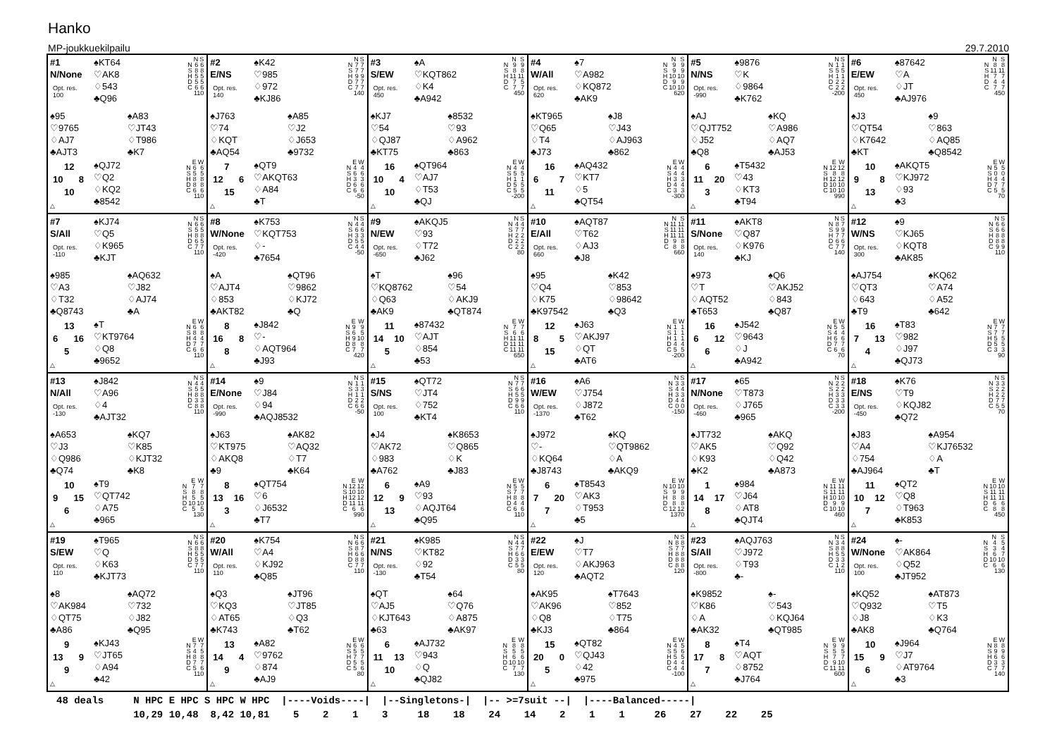Hanko
MP-joukkuekilpailu 29.7.2010
#1
N/None
Opt. res.
100
♠KT64
♡AK8
♢543
♣Q96
| | N | S |
| --- | --- | --- |
| N | 6 | 6 |
| S | 8 | 8 |
| H | 5 | 5 |
| D | 5 | 5 |
| C | 6 | 6 |
| 110 | | |
♠95
♡9765
♢AJ7
♣AJT3
♠A83
♡JT43
♢T986
♣K7
12
10 8
10
△
♠QJ72
♡Q2
♢KQ2
♣8542
| | E | W |
| --- | --- | --- |
| N | 6 | 6 |
| S | 5 | 5 |
| H | 8 | 8 |
| D | 8 | 8 |
| C | 6 | 6 |
| 110 | | |
#2
E/NS
Opt. res.
140
♠K42
♡985
♢972
♣KJ86
| | N | S |
| --- | --- | --- |
| N | 7 | 7 |
| S | 7 | 7 |
| H | 9 | 9 |
| D | 7 | 7 |
| C | 7 | 7 |
| 140 | | |
♠J763
♡74
♢KQT
♣AQ54
♠A85
♡J2
♢J653
♣9732
7
12 6
15
△
♠QT9
♡AKQT63
♢A84
♣T
| | E | W |
| --- | --- | --- |
| N | 4 | 4 |
| S | 6 | 6 |
| H | 3 | 3 |
| D | 6 | 6 |
| C | 6 | 6 |
| -50 | | |
#3
S/EW
Opt. res.
450
♠A
♡KQT862
♢K4
♣A942
| | N | S |
| --- | --- | --- |
| N | 9 | 9 |
| S | 8 | 8 |
| H | 11 | 11 |
| D | 7 | 5 |
| C | 7 | 7 |
| 450 | | |
♠KJ7
♡54
♢QJ87
♣KT75
♠8532
♡93
♢A962
♣863
16
10 4
10
△
♠QT964
♡AJ7
♢T53
♣QJ
| | E | W |
| --- | --- | --- |
| N | 4 | 4 |
| S | 5 | 5 |
| H | 1 | 1 |
| D | 5 | 5 |
| C | 5 | 5 |
| -200 | | |
#4
W/All
Opt. res.
620
♠7
♡A982
♢KQ872
♣AK9
| | N | S |
| --- | --- | --- |
| N | 9 | 9 |
| S | 9 | 9 |
| H | 10 | 10 |
| D | 9 | 9 |
| C | 10 | 10 |
| 620 | | |
♠KT965
♡Q65
♢T4
♣J73
♠J8
♡J43
♢AJ963
♣862
16
6 7
11
△
♠AQ432
♡KT7
♢5
♣QT54
| | E | W |
| --- | --- | --- |
| N | 4 | 4 |
| S | 4 | 4 |
| H | 3 | 3 |
| D | 4 | 4 |
| C | 3 | 3 |
| -300 | | |
#5
N/NS
Opt. res.
-990
♠9876
♡K
♢9864
♣K762
| | N | S |
| --- | --- | --- |
| N | 1 | 1 |
| S | 5 | 5 |
| H | 1 | 1 |
| D | 2 | 2 |
| C | 2 | 2 |
| -200 | | |
♠AJ
♡QJT752
♢J52
♣Q8
♠KQ
♡A986
♢AQ7
♣AJ53
6
11 20
3
△
♠T5432
♡43
♢KT3
♣T94
| | E | W |
| --- | --- | --- |
| N | 12 | 12 |
| S | 8 | 8 |
| H | 12 | 12 |
| D | 10 | 10 |
| C | 10 | 10 |
| 990 | | |
#6
E/EW
Opt. res.
450
♠87642
♡A
♢JT
♣AJ976
| | N | S |
| --- | --- | --- |
| N | 8 | 8 |
| S | 11 | 11 |
| H | 7 | 7 |
| D | 4 | 4 |
| C | 7 | 7 |
| 450 | | |
♠J3
♡QT54
♢K7642
♣KT
♠9
♡863
♢AQ85
♣Q8542
10
9 8
13
△
♠AKQT5
♡KJ972
♢93
♣3
| | E | W |
| --- | --- | --- |
| N | 5 | 5 |
| S | 0 | 0 |
| H | 4 | 4 |
| D | 7 | 7 |
| C | 5 | 5 |
| 70 | | |
#7
S/All
Opt. res.
-110
♠KJ74
♡Q5
♢K965
♣KJT
| | N | S |
| --- | --- | --- |
| N | 6 | 6 |
| S | 5 | 5 |
| H | 8 | 8 |
| D | 6 | 5 |
| C | 7 | 7 |
| 110 | | |
♠985
♡A3
♢T32
♣Q8743
♠AQ632
♡J82
♢AJ74
♣A
13
6 16
5
△
♠T
♡KT9764
♢Q8
♣9652
| | E | W |
| --- | --- | --- |
| N | 6 | 6 |
| S | 8 | 8 |
| H | 4 | 4 |
| D | 7 | 7 |
| C | 6 | 6 |
| 110 | | |
#8
W/None
Opt. res.
-420
♠K753
♡KQT753
♢-
♣7654
| | N | S |
| --- | --- | --- |
| N | 4 | 4 |
| S | 6 | 6 |
| H | 3 | 3 |
| D | 5 | 5 |
| C | 4 | 4 |
| -50 | | |
♠A
♡AJT4
♢853
♣AKT82
♠QT96
♡9862
♢KJ72
♣Q
8
16 8
8
△
♠J842
♡-
♢AQT964
♣J93
| | E | W |
| --- | --- | --- |
| N | 9 | 9 |
| S | 6 | 5 |
| H | 9 | 10 |
| D | 8 | 8 |
| C | 7 | 7 |
| 420 | | |
#9
N/EW
Opt. res.
-650
♠AKQJ5
♡93
♢T72
♣J62
| | N | S |
| --- | --- | --- |
| N | 4 | 4 |
| S | 7 | 7 |
| H | 2 | 2 |
| D | 2 | 2 |
| C | 2 | 2 |
| 80 | | |
♠T
♡KQ8762
♢Q63
♣AK9
♠96
♡54
♢AKJ9
♣QT874
11
14 10
5
△
♠87432
♡AJT
♢854
♣53
| | E | W |
| --- | --- | --- |
| N | 7 | 7 |
| S | 6 | 6 |
| H | 11 | 11 |
| D | 11 | 11 |
| C | 11 | 11 |
| 650 | | |
#10
E/All
Opt. res.
660
♠AQT87
♡T62
♢AJ3
♣J8
| | N | S |
| --- | --- | --- |
| N | 11 | 11 |
| S | 11 | 11 |
| H | 11 | 11 |
| D | 9 | 8 |
| C | 8 | 8 |
| 660 | | |
♠95
♡Q4
♢K75
♣K97542
♠K42
♡853
♢98642
♣Q3
12
8 5
15
△
♠J63
♡AKJ97
♢QT
♣AT6
| | E | W |
| --- | --- | --- |
| N | 1 | 1 |
| S | 1 | 1 |
| H | 1 | 1 |
| D | 4 | 4 |
| C | 5 | 5 |
| -200 | | |
#11
S/None
Opt. res.
140
♠AKT8
♡Q87
♢K976
♣KJ
| | N | S |
| --- | --- | --- |
| N | 8 | 7 |
| S | 9 | 9 |
| H | 7 | 7 |
| D | 6 | 6 |
| C | 7 | 7 |
| 140 | | |
♠973
♡T
♢AQT52
♣T653
♠Q6
♡AKJ52
♢843
♣Q87
16
6 12
6
△
♠J542
♡9643
♢J
♣A942
| | E | W |
| --- | --- | --- |
| N | 5 | 5 |
| S | 4 | 4 |
| H | 6 | 6 |
| D | 7 | 7 |
| C | 6 | 6 |
| 70 | | |
#12
W/NS
Opt. res.
300
♠9
♡KJ65
♢KQT8
♣AK85
| | N | S |
| --- | --- | --- |
| N | 6 | 6 |
| S | 6 | 6 |
| H | 8 | 8 |
| D | 8 | 8 |
| C | 9 | 9 |
| 110 | | |
♠AJ754
♡QT3
♢643
♣T9
♠KQ62
♡A74
♢A52
♣642
16
7 13
4
△
♠T83
♡982
♢J97
♣QJ73
| | E | W |
| --- | --- | --- |
| N | 7 | 7 |
| S | 7 | 7 |
| H | 5 | 5 |
| D | 5 | 5 |
| C | 3 | 3 |
| 90 | | |
#13
N/All
Opt. res.
-130
♠J842
♡A96
♢4
♣AJT32
| | N | S |
| --- | --- | --- |
| N | 4 | 4 |
| S | 5 | 5 |
| H | 8 | 8 |
| D | 3 | 3 |
| C | 8 | 8 |
| 110 | | |
♠A653
♡J3
♢Q986
♣Q74
♠KQ7
♡K85
♢KJT32
♣K8
10
9 15
6
△
♠T9
♡QT742
♢A75
♣965
| | E | W |
| --- | --- | --- |
| N | 7 | 7 |
| S | 8 | 8 |
| H | 5 | 5 |
| D | 10 | 10 |
| C | 5 | 5 |
| 130 | | |
#14
E/None
Opt. res.
-990
♠9
♡J84
♢94
♣AQJ8532
| | N | S |
| --- | --- | --- |
| N | 1 | 1 |
| S | 3 | 3 |
| H | 1 | 1 |
| D | 2 | 2 |
| C | 6 | 6 |
| -50 | | |
♠J63
♡KT975
♢AKQ8
♣9
♠AK82
♡AQ32
♢T7
♣K64
8
13 16
3
△
♠QT754
♡6
♢J6532
♣T7
| | E | W |
| --- | --- | --- |
| N | 12 | 12 |
| S | 10 | 10 |
| H | 12 | 12 |
| D | 11 | 11 |
| C | 6 | 6 |
| 990 | | |
#15
S/NS
Opt. res.
100
♠QT72
♡JT4
♢752
♣KT4
| | N | S |
| --- | --- | --- |
| N | 7 | 7 |
| S | 6 | 6 |
| H | 5 | 5 |
| D | 9 | 9 |
| C | 6 | 6 |
| 110 | | |
♠J4
♡AK72
♢983
♣A762
♠K8653
♡Q865
♢K
♣J83
6
12 9
13
△
♠A9
♡93
♢AQJT64
♣Q95
| | E | W |
| --- | --- | --- |
| N | 5 | 5 |
| S | 7 | 7 |
| H | 8 | 8 |
| D | 4 | 4 |
| C | 6 | 6 |
| 110 | | |
#16
W/EW
Opt. res.
-1370
♠A6
♡J754
♢J872
♣T62
| | N | S |
| --- | --- | --- |
| N | 3 | 3 |
| S | 4 | 4 |
| H | 3 | 3 |
| D | 4 | 4 |
| C | 0 | 0 |
| -150 | | |
♠J972
♡-
♢KQ64
♣J8743
♠KQ
♡QT9862
♢A
♣AKQ9
6
7 20
7
△
♠T8543
♡AK3
♢T953
♣5
| | E | W |
| --- | --- | --- |
| N | 10 | 10 |
| S | 9 | 9 |
| H | 8 | 8 |
| D | 8 | 8 |
| C | 12 | 12 |
| 1370 | | |
#17
N/None
Opt. res.
-460
♠65
♡T873
♢J765
♣965
| | N | S |
| --- | --- | --- |
| N | 2 | 2 |
| S | 2 | 2 |
| H | 3 | 3 |
| D | 3 | 3 |
| C | 3 | 3 |
| -200 | | |
♠JT732
♡AK5
♢K93
♣K2
♠AKQ
♡Q92
♢Q42
♣A873
1
14 17
8
△
♠984
♡J64
♢AT8
♣QJT4
| | E | W |
| --- | --- | --- |
| N | 11 | 11 |
| S | 11 | 11 |
| H | 10 | 10 |
| D | 9 | 9 |
| C | 10 | 10 |
| 460 | | |
#18
E/NS
Opt. res.
-450
♠K76
♡T9
♢KQJ82
♣Q72
| | N | S |
| --- | --- | --- |
| N | 3 | 3 |
| S | 2 | 2 |
| H | 2 | 2 |
| D | 7 | 7 |
| C | 5 | 5 |
| 70 | | |
♠J83
♡A4
♢754
♣AJ964
♠A954
♡KJ76532
♢A
♣T
11
10 12
7
△
♠QT2
♡Q8
♢T963
♣K853
| | E | W |
| --- | --- | --- |
| N | 10 | 10 |
| S | 11 | 11 |
| H | 11 | 11 |
| D | 6 | 6 |
| C | 8 | 8 |
| 450 | | |
#19
S/EW
Opt. res.
110
♠T965
♡Q
♢K63
♣KJT73
| | N | S |
| --- | --- | --- |
| N | 6 | 6 |
| S | 8 | 8 |
| H | 5 | 5 |
| D | 5 | 5 |
| C | 7 | 7 |
| 110 | | |
♠8
♡AK984
♢QT75
♣A86
♠AQ72
♡732
♢J82
♣Q95
9
13 9
9
△
♠KJ43
♡JT65
♢A94
♣42
| | E | W |
| --- | --- | --- |
| N | 7 | 7 |
| S | 4 | 5 |
| H | 8 | 8 |
| D | 7 | 7 |
| C | 5 | 6 |
| 110 | | |
#20
W/All
Opt. res.
110
♠K754
♡A4
♢KJ92
♣Q85
| | N | S |
| --- | --- | --- |
| N | 6 | 6 |
| S | 8 | 7 |
| H | 6 | 6 |
| D | 8 | 8 |
| C | 7 | 7 |
| 110 | | |
♠Q3
♡KQ3
♢AT65
♣K743
♠JT96
♡JT85
♢Q3
♣T62
13
14 4
9
△
♠A82
♡9762
♢874
♣AJ9
| | E | W |
| --- | --- | --- |
| N | 6 | 6 |
| S | 5 | 5 |
| H | 7 | 7 |
| D | 5 | 5 |
| C | 5 | 6 |
| 80 | | |
#21
N/NS
Opt. res.
-130
♠K985
♡KT82
♢92
♣T54
| | N | S |
| --- | --- | --- |
| N | 4 | 4 |
| S | 7 | 7 |
| H | 6 | 6 |
| D | 3 | 3 |
| C | 5 | 5 |
| 80 | | |
♠QT
♡AJ5
♢KJT643
♣63
♠64
♡Q76
♢A875
♣AK97
6
11 13
10
△
♠AJ732
♡943
♢Q
♣QJ82
| | E | W |
| --- | --- | --- |
| N | 8 | 8 |
| S | 5 | 5 |
| H | 6 | 6 |
| D | 10 | 10 |
| C | 7 | 7 |
| 130 | | |
#22
E/EW
Opt. res.
120
♠J
♡T7
♢AKJ963
♣AQT2
| | N | S |
| --- | --- | --- |
| N | 8 | 8 |
| S | 7 | 7 |
| H | 8 | 8 |
| D | 8 | 8 |
| C | 8 | 8 |
| 120 | | |
♠AK95
♡AK96
♢Q8
♣KJ3
♠T7643
♡852
♢T75
♣864
15
20 0
5
△
♠QT82
♡QJ43
♢42
♣975
| | E | W |
| --- | --- | --- |
| N | 4 | 5 |
| S | 5 | 6 |
| H | 5 | 5 |
| D | 4 | 4 |
| C | 4 | 4 |
| -100 | | |
#23
S/All
Opt. res.
-800
♠AQJ763
♡J972
♢T93
♣-
| | N | S |
| --- | --- | --- |
| N | 3 | 4 |
| S | 8 | 8 |
| H | 5 | 5 |
| D | 3 | 3 |
| C | 1 | 2 |
| 110 | | |
♠K9852
♡K86
♢A
♣AK32
♠-
♡543
♢KQJ64
♣QT985
8
17 8
7
△
♠T4
♡AQT
♢8752
♣J764
| | E | W |
| --- | --- | --- |
| N | 9 | 9 |
| S | 5 | 5 |
| H | 7 | 7 |
| D | 9 | 10 |
| C | 11 | 11 |
| 600 | | |
#24
W/None
Opt. res.
100
♠-
♡AK864
♢Q52
♣JT952
| | N | S |
| --- | --- | --- |
| N | 4 | 5 |
| S | 3 | 4 |
| H | 6 | 7 |
| D | 10 | 10 |
| C | 6 | 6 |
| 130 | | |
♠KQ52
♡Q932
♢J8
♣AK8
♠AT873
♡T5
♢K3
♣Q764
10
15 9
6
△
♠J964
♡J7
♢AT9764
♣3
| | E | W |
| --- | --- | --- |
| N | 8 | 8 |
| S | 9 | 9 |
| H | 6 | 6 |
| D | 3 | 3 |
| C | 7 | 7 |
| 140 | | |
48 deals     N HPC E HPC S HPC W HPC  |----Voids----|  |--Singletons-|  |-- >=7suit --|  |----Balanced-----|
             10,29 10,48  8,42 10,81    5    2    1    3     18    18    24    14    2    1    1     26    27    22    25